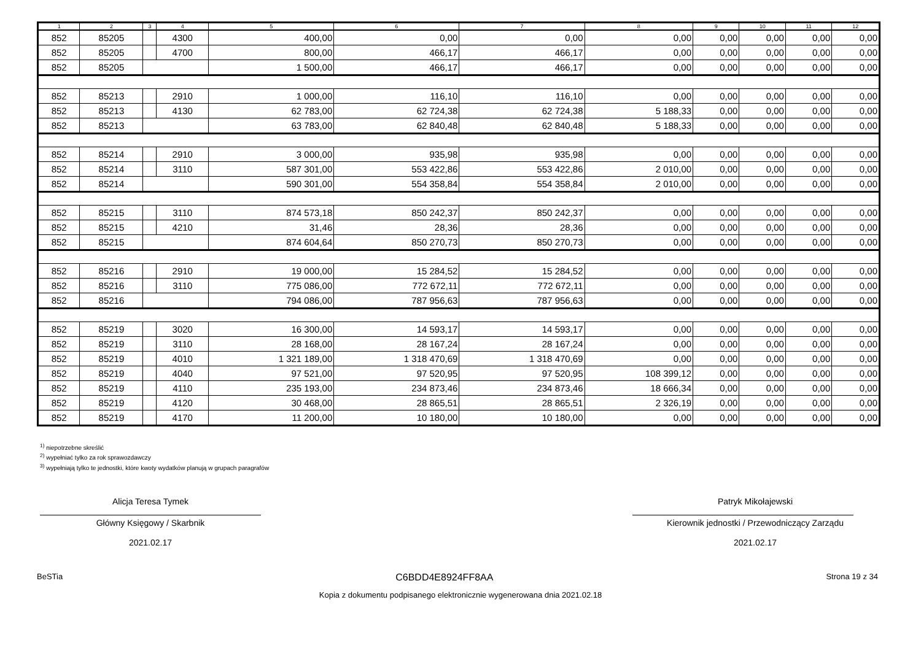| 1 | 2 | 3 | 4 | 5 | 6 | 7 | 8 | 9 | 10 | 11 | 12 |
| --- | --- | --- | --- | --- | --- | --- | --- | --- | --- | --- | --- |
| 852 | 85205 | | 4300 | 400,00 | 0,00 | 0,00 | 0,00 | 0,00 | 0,00 | 0,00 | 0,00 |
| 852 | 85205 | | 4700 | 800,00 | 466,17 | 466,17 | 0,00 | 0,00 | 0,00 | 0,00 | 0,00 |
| 852 | 85205 | | | 1 500,00 | 466,17 | 466,17 | 0,00 | 0,00 | 0,00 | 0,00 | 0,00 |
| 852 | 85213 | | 2910 | 1 000,00 | 116,10 | 116,10 | 0,00 | 0,00 | 0,00 | 0,00 | 0,00 |
| 852 | 85213 | | 4130 | 62 783,00 | 62 724,38 | 62 724,38 | 5 188,33 | 0,00 | 0,00 | 0,00 | 0,00 |
| 852 | 85213 | | | 63 783,00 | 62 840,48 | 62 840,48 | 5 188,33 | 0,00 | 0,00 | 0,00 | 0,00 |
| 852 | 85214 | | 2910 | 3 000,00 | 935,98 | 935,98 | 0,00 | 0,00 | 0,00 | 0,00 | 0,00 |
| 852 | 85214 | | 3110 | 587 301,00 | 553 422,86 | 553 422,86 | 2 010,00 | 0,00 | 0,00 | 0,00 | 0,00 |
| 852 | 85214 | | | 590 301,00 | 554 358,84 | 554 358,84 | 2 010,00 | 0,00 | 0,00 | 0,00 | 0,00 |
| 852 | 85215 | | 3110 | 874 573,18 | 850 242,37 | 850 242,37 | 0,00 | 0,00 | 0,00 | 0,00 | 0,00 |
| 852 | 85215 | | 4210 | 31,46 | 28,36 | 28,36 | 0,00 | 0,00 | 0,00 | 0,00 | 0,00 |
| 852 | 85215 | | | 874 604,64 | 850 270,73 | 850 270,73 | 0,00 | 0,00 | 0,00 | 0,00 | 0,00 |
| 852 | 85216 | | 2910 | 19 000,00 | 15 284,52 | 15 284,52 | 0,00 | 0,00 | 0,00 | 0,00 | 0,00 |
| 852 | 85216 | | 3110 | 775 086,00 | 772 672,11 | 772 672,11 | 0,00 | 0,00 | 0,00 | 0,00 | 0,00 |
| 852 | 85216 | | | 794 086,00 | 787 956,63 | 787 956,63 | 0,00 | 0,00 | 0,00 | 0,00 | 0,00 |
| 852 | 85219 | | 3020 | 16 300,00 | 14 593,17 | 14 593,17 | 0,00 | 0,00 | 0,00 | 0,00 | 0,00 |
| 852 | 85219 | | 3110 | 28 168,00 | 28 167,24 | 28 167,24 | 0,00 | 0,00 | 0,00 | 0,00 | 0,00 |
| 852 | 85219 | | 4010 | 1 321 189,00 | 1 318 470,69 | 1 318 470,69 | 0,00 | 0,00 | 0,00 | 0,00 | 0,00 |
| 852 | 85219 | | 4040 | 97 521,00 | 97 520,95 | 97 520,95 | 108 399,12 | 0,00 | 0,00 | 0,00 | 0,00 |
| 852 | 85219 | | 4110 | 235 193,00 | 234 873,46 | 234 873,46 | 18 666,34 | 0,00 | 0,00 | 0,00 | 0,00 |
| 852 | 85219 | | 4120 | 30 468,00 | 28 865,51 | 28 865,51 | 2 326,19 | 0,00 | 0,00 | 0,00 | 0,00 |
| 852 | 85219 | | 4170 | 11 200,00 | 10 180,00 | 10 180,00 | 0,00 | 0,00 | 0,00 | 0,00 | 0,00 |
<sup>1)</sup> niepotrzebne skreślić
<sup>2)</sup> wypełniać tylko za rok sprawozdawczy
<sup>3)</sup> wypełniają tylko te jednostki, które kwoty wydatków planują w grupach paragrafów
Alicja Teresa Tymek
Główny Księgowy / Skarbnik
2021.02.17
Patryk Mikołajewski
Kierownik jednostki / Przewodniczący Zarządu
2021.02.17
BeSTia C6BDD4E8924FF8AA Strona 19 z 34
Kopia z dokumentu podpisanego elektronicznie wygenerowana dnia 2021.02.18